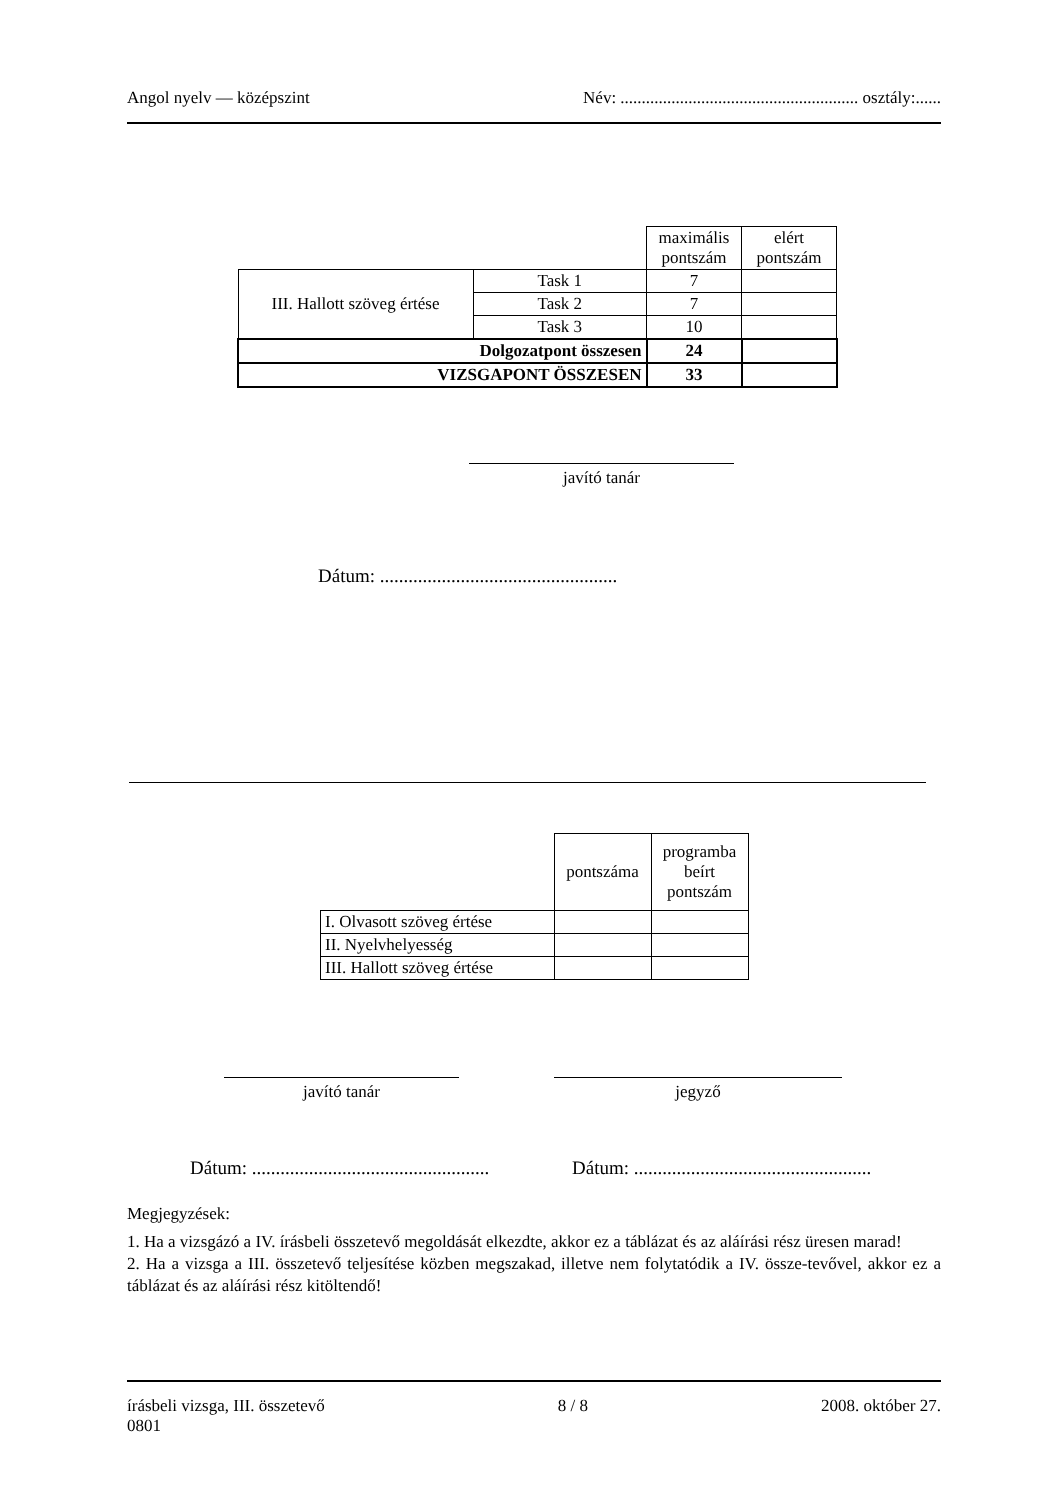Angol nyelv — középszint Név: ........................................................ osztály:......
| | | maximális pontszám | elért pontszám |
| III. Hallott szöveg értése | Task 1 | 7 | |
| | Task 2 | 7 | |
| | Task 3 | 10 | |
| Dolgozatpont összesen | | 24 | |
| VIZSGAPONT ÖSSZESEN | | 33 | |
javító tanár
Dátum: ..................................................
| | pontszáma | programba beírt pontszám |
| I. Olvasott szöveg értése | | |
| II. Nyelvhelyesség | | |
| III. Hallott szöveg értése | | |
javító tanár jegyző
Dátum: ..................................................
Dátum: ..................................................
Megjegyzések:
1. Ha a vizsgázó a IV. írásbeli összetevő megoldását elkezdte, akkor ez a táblázat és az aláírási rész üresen marad!
2. Ha a vizsga a III. összetevő teljesítése közben megszakad, illetve nem folytatódik a IV. össze-tevővel, akkor ez a táblázat és az aláírási rész kitöltendő!
írásbeli vizsga, III. összetevő 8 / 8 2008. október 27.
0801